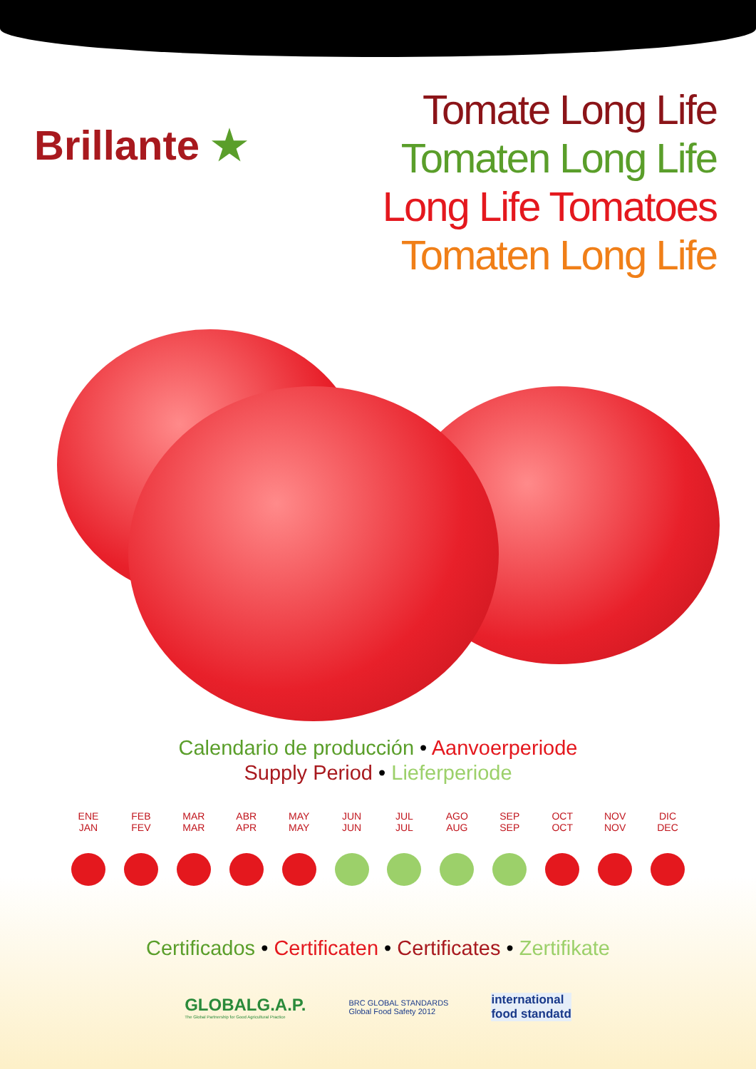Brillante ★
Tomate Long Life
Tomaten Long Life
Long Life Tomatoes
Tomaten Long Life
Calendario de producción • Aanvoerperiode
Supply Period • Lieferperiode
ENE
JAN
FEB
FEV
MAR
MAR
ABR
APR
MAY
MAY
JUN
JUN
JUL
JUL
AGO
AUG
SEP
SEP
OCT
OCT
NOV
NOV
DIC
DEC
Certificados • Certificaten • Certificates • Zertifikate
GLOBALG.A.P.
The Global Partnership for Good Agricultural Practice
BRC GLOBAL STANDARDS
Global Food Safety 2012
international
food standatd